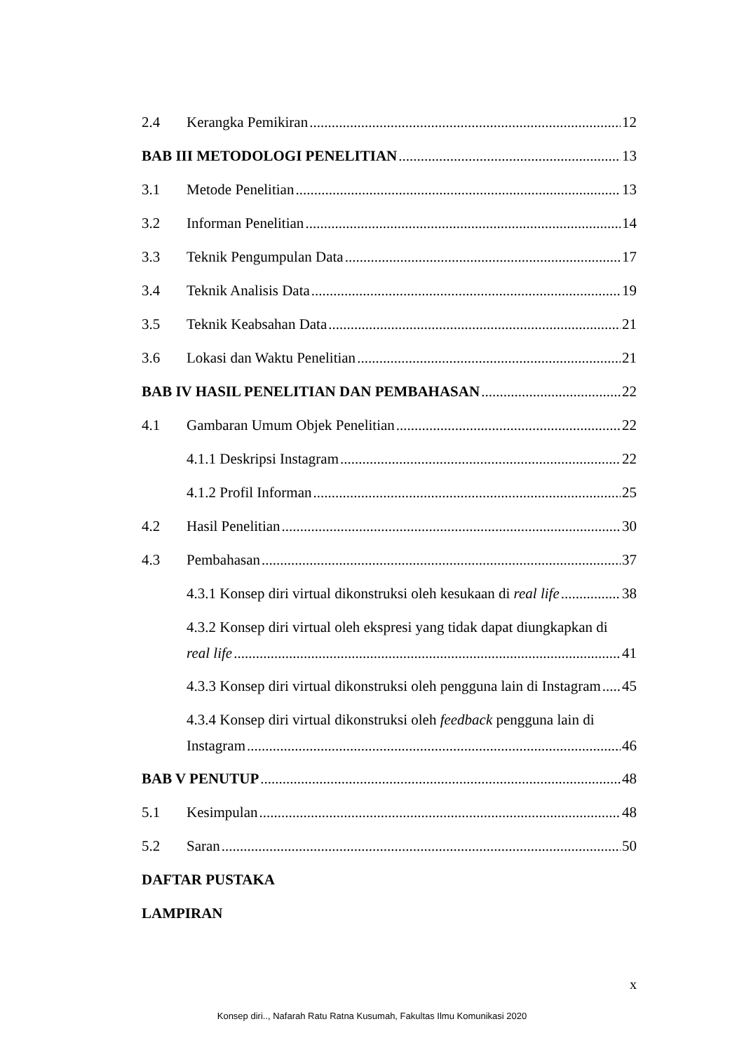2.4 Kerangka Pemikiran 12
BAB III METODOLOGI PENELITIAN 13
3.1 Metode Penelitian 13
3.2 Informan Penelitian 14
3.3 Teknik Pengumpulan Data 17
3.4 Teknik Analisis Data 19
3.5 Teknik Keabsahan Data 21
3.6 Lokasi dan Waktu Penelitian 21
BAB IV HASIL PENELITIAN DAN PEMBAHASAN 22
4.1 Gambaran Umum Objek Penelitian 22
4.1.1 Deskripsi Instagram 22
4.1.2 Profil Informan 25
4.2 Hasil Penelitian 30
4.3 Pembahasan 37
4.3.1 Konsep diri virtual dikonstruksi oleh kesukaan di real life 38
4.3.2 Konsep diri virtual oleh ekspresi yang tidak dapat diungkapkan di
real life 41
4.3.3 Konsep diri virtual dikonstruksi oleh pengguna lain di Instagram 45
4.3.4 Konsep diri virtual dikonstruksi oleh feedback pengguna lain di
Instagram 46
BAB V PENUTUP 48
5.1 Kesimpulan 48
5.2 Saran 50
DAFTAR PUSTAKA
LAMPIRAN
x
Konsep diri.., Nafarah Ratu Ratna Kusumah, Fakultas Ilmu Komunikasi 2020